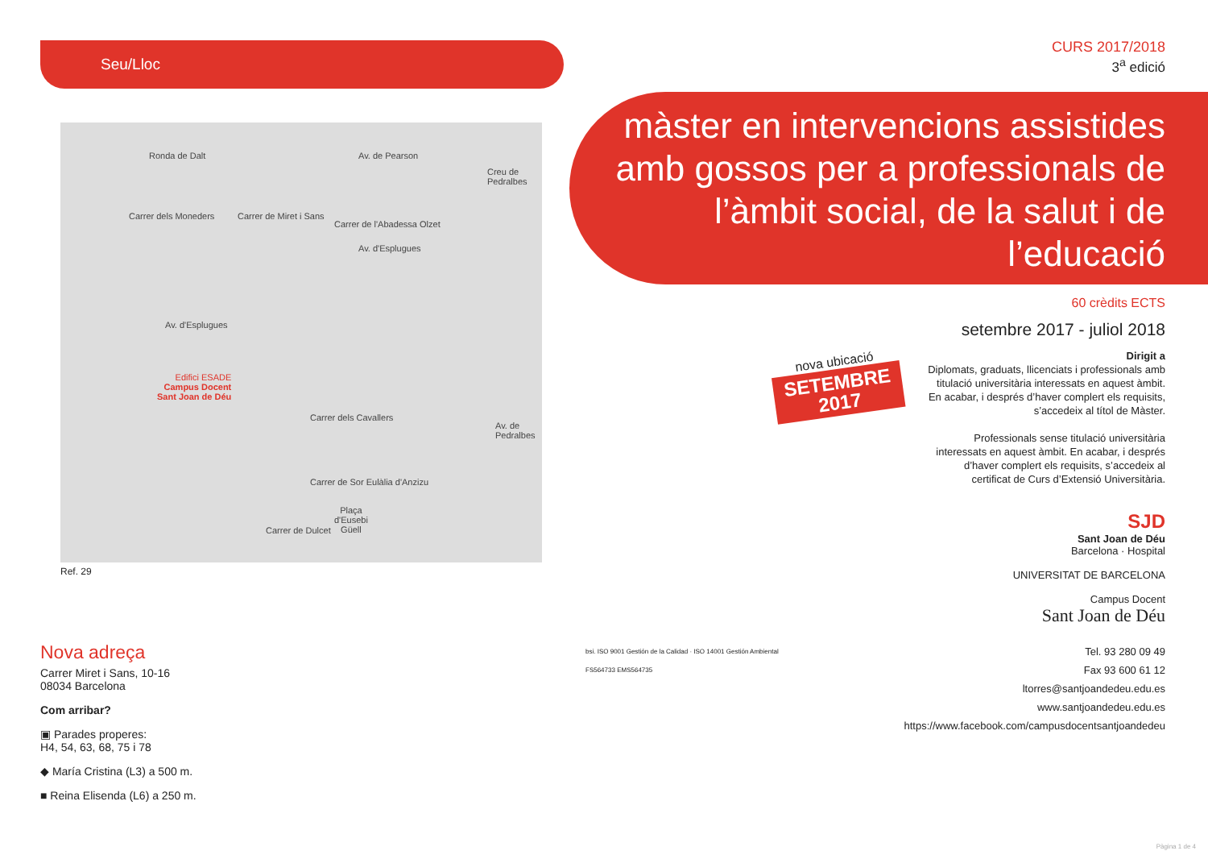Seu/Lloc
Ronda de Dalt
Carrer dels Moneders
Av. d'Esplugues
Av. de Pearson
Creu de Pedralbes
Carrer de l'Abadessa Olzet
Carrer de Miret i Sans
Av. d'Esplugues
Edifici ESADE
Campus Docent
Sant Joan de Déu
Carrer dels Cavallers
Av. de Pedralbes
Carrer de Sor Eulàlia d'Anzizu
Carrer de Dulcet
Plaça
d'Eusebi
Güell
Ref. 29
Nova adreça
Carrer Miret i Sans, 10-16
08034 Barcelona
Com arribar?
▣ Parades properes:
H4, 54, 63, 68, 75 i 78
◆ María Cristina (L3) a 500 m.
■ Reina Elisenda (L6) a 250 m.
nova ubicació
SETEMBRE 2017
CURS 2017/2018
3<sup>a</sup> edició
màster en intervencions assistides amb gossos per a professionals de l’àmbit social, de la salut i de l’educació
60 crèdits ECTS
setembre 2017 - juliol 2018
Dirigit a
Diplomats, graduats, llicenciats i professionals amb titulació universitària interessats en aquest àmbit. En acabar, i després d’haver complert els requisits, s’accedeix al títol de Màster.
Professionals sense titulació universitària interessats en aquest àmbit. En acabar, i després d’haver complert els requisits, s’accedeix al certificat de Curs d’Extensió Universitària.
SJD
Sant Joan de Déu
Barcelona · Hospital
UNIVERSITAT DE BARCELONA
Campus Docent
Sant Joan de Déu
bsi. ISO 9001 Gestión de la Calidad · ISO 14001 Gestión Ambiental
FS564733 EMS564735 Tel. 93 280 09 49
Fax 93 600 61 12
ltorres@santjoandedeu.edu.es
www.santjoandedeu.edu.es
https://www.facebook.com/campusdocentsantjoandedeu
Pàgina 1 de 4